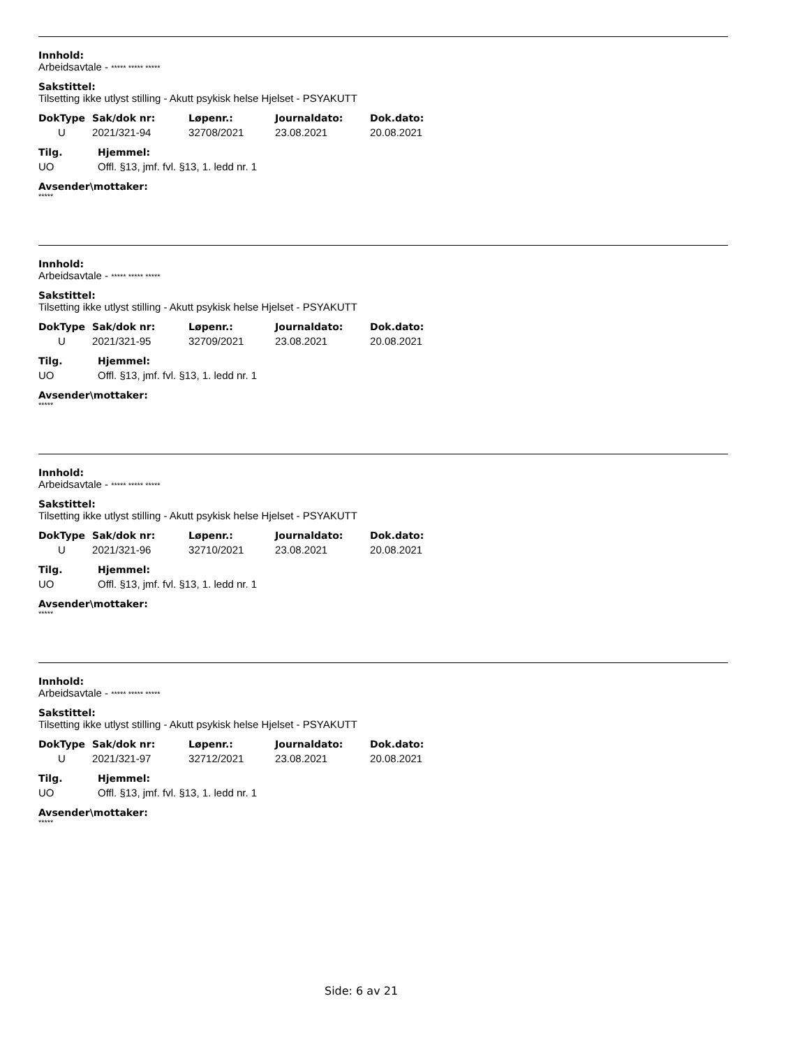Innhold:
Arbeidsavtale - ***** ***** *****
Sakstittel:
Tilsetting ikke utlyst stilling - Akutt psykisk helse Hjelset - PSYAKUTT
| DokType | Sak/dok nr: | Løpenr.: | Journaldato: | Dok.dato: |
| --- | --- | --- | --- | --- |
| U | 2021/321-94 | 32708/2021 | 23.08.2021 | 20.08.2021 |
| Tilg. | Hjemmel: |
| --- | --- |
| UO | Offl. §13, jmf. fvl. §13, 1. ledd nr. 1 |
Avsender\mottaker:
*****
Innhold:
Arbeidsavtale - ***** ***** *****
Sakstittel:
Tilsetting ikke utlyst stilling - Akutt psykisk helse Hjelset - PSYAKUTT
| DokType | Sak/dok nr: | Løpenr.: | Journaldato: | Dok.dato: |
| --- | --- | --- | --- | --- |
| U | 2021/321-95 | 32709/2021 | 23.08.2021 | 20.08.2021 |
| Tilg. | Hjemmel: |
| --- | --- |
| UO | Offl. §13, jmf. fvl. §13, 1. ledd nr. 1 |
Avsender\mottaker:
*****
Innhold:
Arbeidsavtale - ***** ***** *****
Sakstittel:
Tilsetting ikke utlyst stilling - Akutt psykisk helse Hjelset - PSYAKUTT
| DokType | Sak/dok nr: | Løpenr.: | Journaldato: | Dok.dato: |
| --- | --- | --- | --- | --- |
| U | 2021/321-96 | 32710/2021 | 23.08.2021 | 20.08.2021 |
| Tilg. | Hjemmel: |
| --- | --- |
| UO | Offl. §13, jmf. fvl. §13, 1. ledd nr. 1 |
Avsender\mottaker:
*****
Innhold:
Arbeidsavtale - ***** ***** *****
Sakstittel:
Tilsetting ikke utlyst stilling - Akutt psykisk helse Hjelset - PSYAKUTT
| DokType | Sak/dok nr: | Løpenr.: | Journaldato: | Dok.dato: |
| --- | --- | --- | --- | --- |
| U | 2021/321-97 | 32712/2021 | 23.08.2021 | 20.08.2021 |
| Tilg. | Hjemmel: |
| --- | --- |
| UO | Offl. §13, jmf. fvl. §13, 1. ledd nr. 1 |
Avsender\mottaker:
*****
Side: 6 av 21